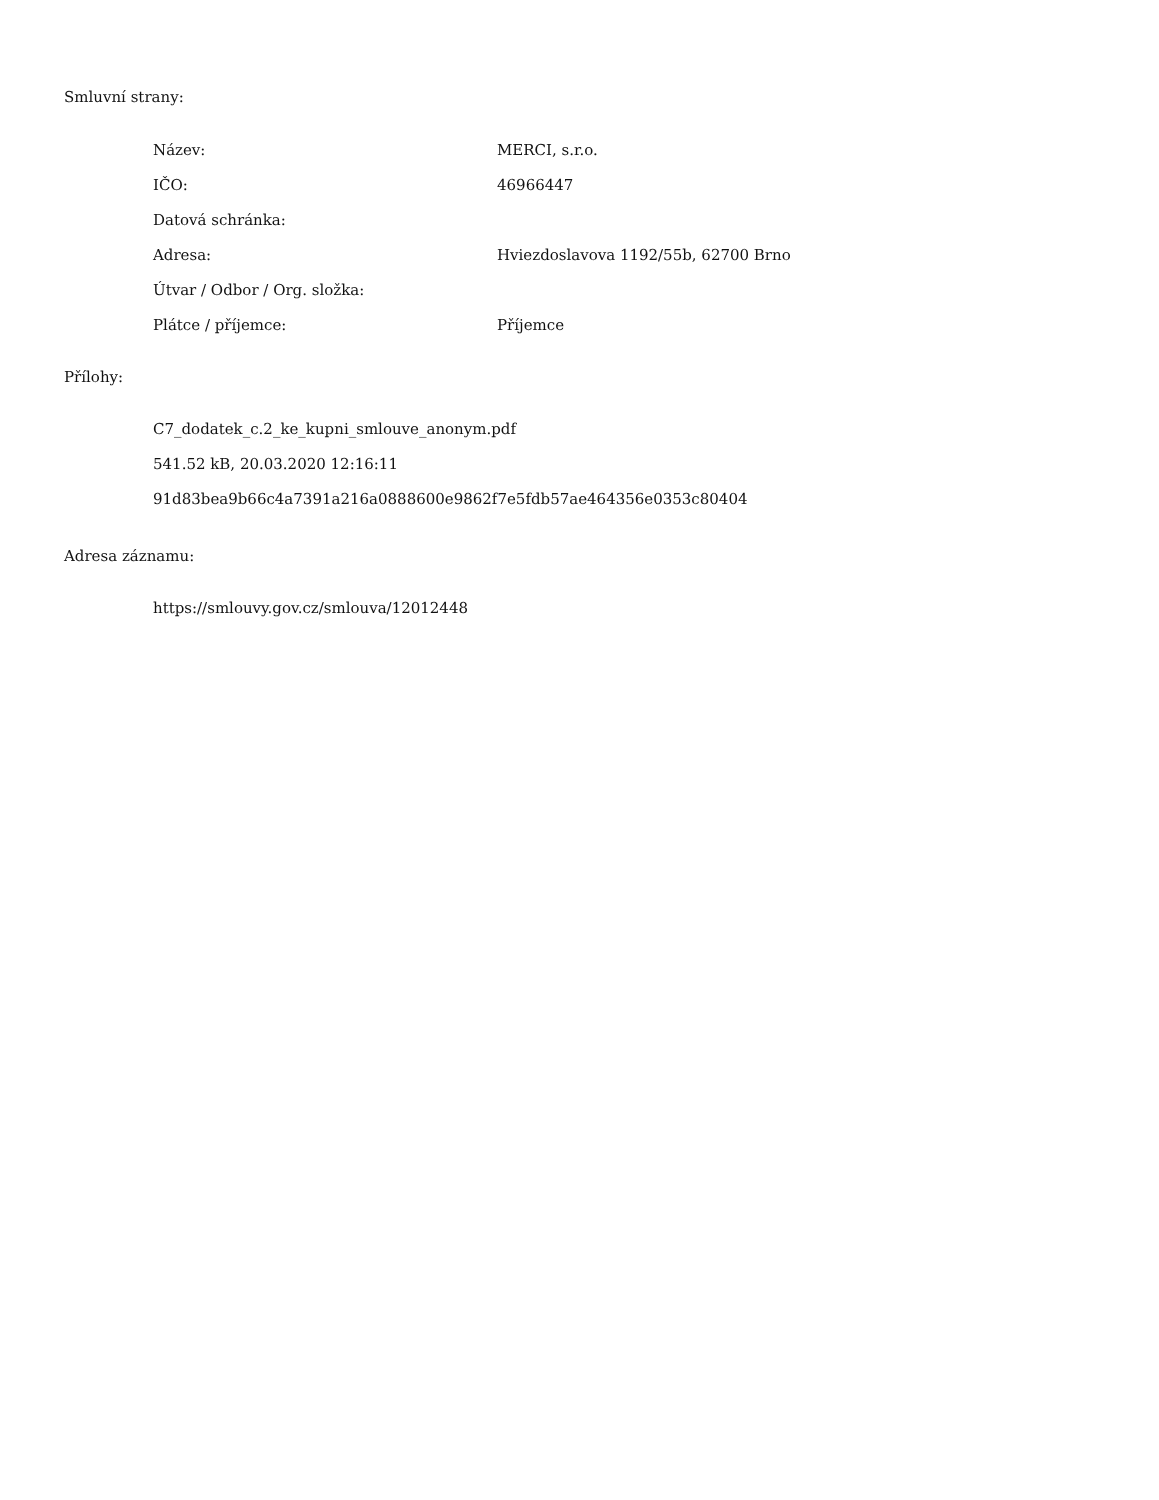Smluvní strany:
| Název: | MERCI, s.r.o. |
| IČO: | 46966447 |
| Datová schránka: | |
| Adresa: | Hviezdoslavova 1192/55b, 62700 Brno |
| Útvar / Odbor / Org. složka: | |
| Plátce / příjemce: | Příjemce |
Přílohy:
C7_dodatek_c.2_ke_kupni_smlouve_anonym.pdf
541.52 kB, 20.03.2020 12:16:11
91d83bea9b66c4a7391a216a0888600e9862f7e5fdb57ae464356e0353c80404
Adresa záznamu:
https://smlouvy.gov.cz/smlouva/12012448